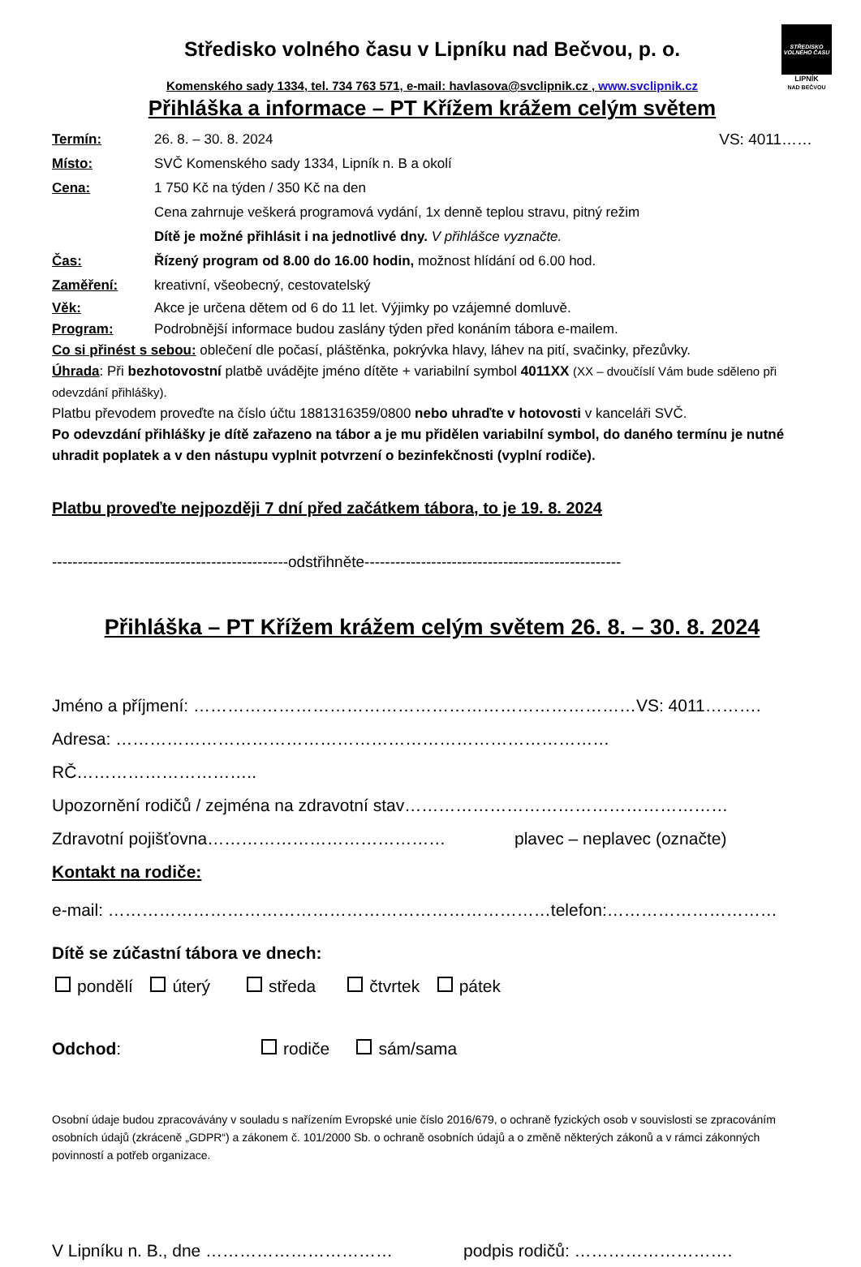STŘEDISKO VOLNÉHO ČASU
LIPNÍK
NAD BEČVOU
Středisko volného času v Lipníku nad Bečvou, p. o.
Komenského sady 1334, tel. 734 763 571, e-mail: havlasova@svclipnik.cz , www.svclipnik.cz
Přihláška a informace – PT Křížem krážem celým světem
Termín: 26. 8. – 30. 8. 2024 VS: 4011……
Místo: SVČ Komenského sady 1334, Lipník n. B a okolí
Cena: 1 750 Kč na týden / 350 Kč na den
Cena zahrnuje veškerá programová vydání, 1x denně teplou stravu, pitný režim
Dítě je možné přihlásit i na jednotlivé dny. V přihlášce vyznačte.
Čas: Řízený program od 8.00 do 16.00 hodin, možnost hlídání od 6.00 hod.
Zaměření: kreativní, všeobecný, cestovatelský
Věk: Akce je určena dětem od 6 do 11 let. Výjimky po vzájemné domluvě.
Program: Podrobnější informace budou zaslány týden před konáním tábora e-mailem.
Co si přinést s sebou: oblečení dle počasí, pláštěnka, pokrývka hlavy, láhev na pití, svačinky, přezůvky.
Úhrada: Při bezhotovostní platbě uvádějte jméno dítěte + variabilní symbol 4011XX (XX – dvoučíslí Vám bude sděleno při odevzdání přihlášky).
Platbu převodem proveďte na číslo účtu 1881316359/0800 nebo uhraďte v hotovosti v kanceláři SVČ.
Po odevzdání přihlášky je dítě zařazeno na tábor a je mu přidělen variabilní symbol, do daného termínu je nutné uhradit poplatek a v den nástupu vyplnit potvrzení o bezinfekčnosti (vyplní rodiče).
Platbu proveďte nejpozději 7 dní před začátkem tábora, to je 19. 8. 2024
----------------------------------------------odstřihněte--------------------------------------------------
Přihláška – PT Křížem krážem celým světem 26. 8. – 30. 8. 2024
Jméno a příjmení: ……………………………………………………………………VS: 4011……….
Adresa: ……………………………………………………………………………RČ…………………………..
Upozornění rodičů / zejména na zdravotní stav…………………………………………………
Zdravotní pojišťovna…………………………………… plavec – neplavec (označte)
Kontakt na rodiče:
e-mail: ……………………………………………………………………telefon:…………………………
Dítě se zúčastní tábora ve dnech:
pondělí úterý středa čtvrtek pátek
Odchod: rodiče sám/sama
Osobní údaje budou zpracovávány v souladu s nařízením Evropské unie číslo 2016/679, o ochraně fyzických osob v souvislosti se zpracováním osobních údajů (zkráceně „GDPR“) a zákonem č. 101/2000 Sb. o ochraně osobních údajů a o změně některých zákonů a v rámci zákonných povinností a potřeb organizace.
V Lipníku n. B., dne …………………………… podpis rodičů: ……………………….